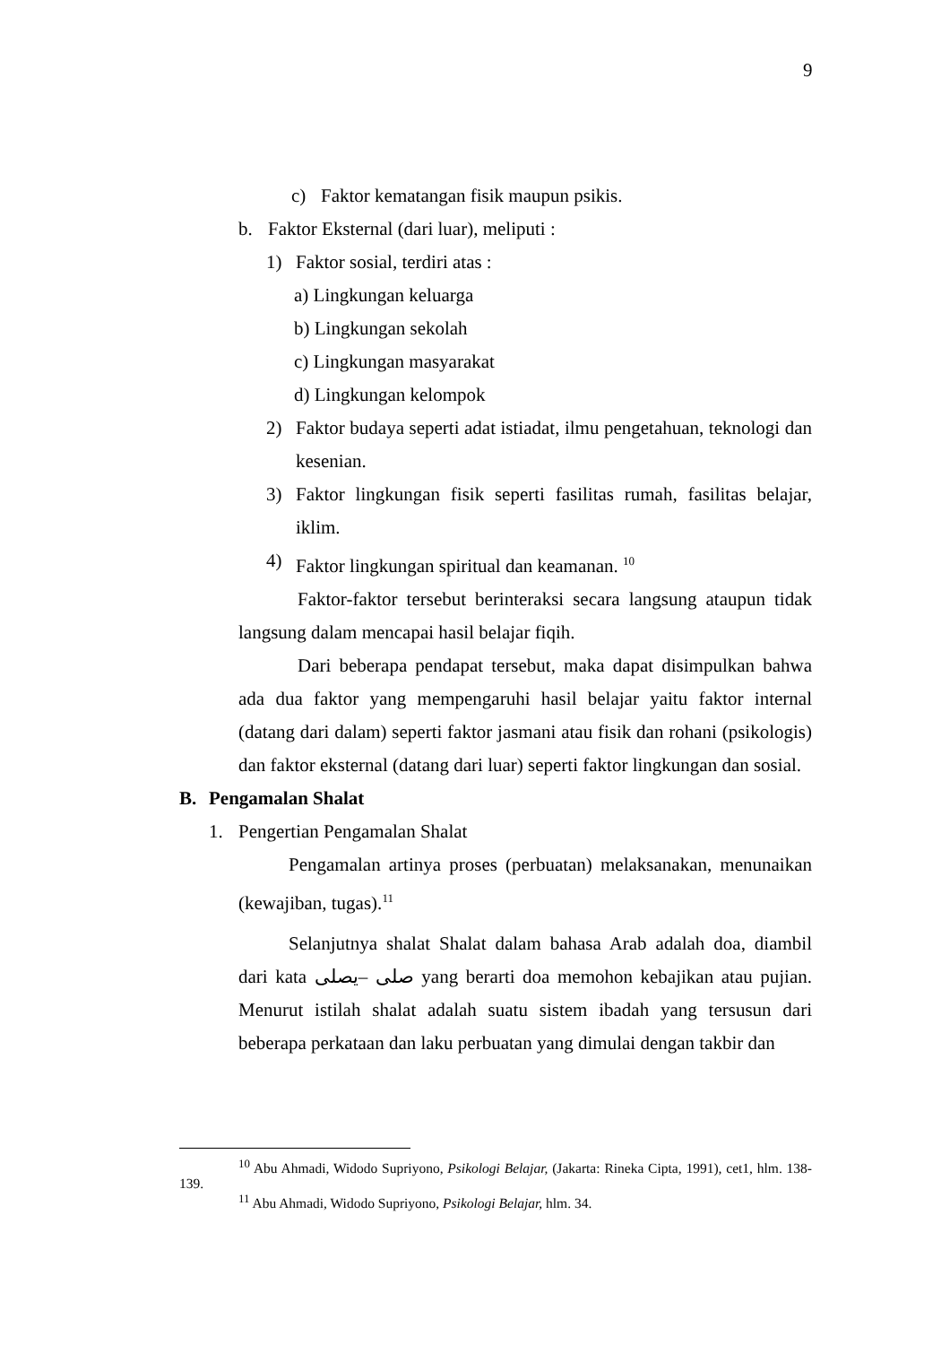9
c) Faktor kematangan fisik maupun psikis.
b. Faktor Eksternal (dari luar), meliputi :
1) Faktor sosial, terdiri atas :
a) Lingkungan keluarga
b) Lingkungan sekolah
c) Lingkungan masyarakat
d) Lingkungan kelompok
2) Faktor budaya seperti adat istiadat, ilmu pengetahuan, teknologi dan kesenian.
3) Faktor lingkungan fisik seperti fasilitas rumah, fasilitas belajar, iklim.
4) Faktor lingkungan spiritual dan keamanan. <sup>10</sup>
Faktor-faktor tersebut berinteraksi secara langsung ataupun tidak langsung dalam mencapai hasil belajar fiqih.
Dari beberapa pendapat tersebut, maka dapat disimpulkan bahwa ada dua faktor yang mempengaruhi hasil belajar yaitu faktor internal (datang dari dalam) seperti faktor jasmani atau fisik dan rohani (psikologis) dan faktor eksternal (datang dari luar) seperti faktor lingkungan dan sosial.
B. Pengamalan Shalat
1. Pengertian Pengamalan Shalat
Pengamalan artinya proses (perbuatan) melaksanakan, menunaikan (kewajiban, tugas).<sup>11</sup>
Selanjutnya shalat Shalat dalam bahasa Arab adalah doa, diambil dari kata صلى –يصلى yang berarti doa memohon kebajikan atau pujian. Menurut istilah shalat adalah suatu sistem ibadah yang tersusun dari beberapa perkataan dan laku perbuatan yang dimulai dengan takbir dan
<sup>10</sup> Abu Ahmadi, Widodo Supriyono, Psikologi Belajar, (Jakarta: Rineka Cipta, 1991), cet1, hlm. 138-139.
<sup>11</sup> Abu Ahmadi, Widodo Supriyono, Psikologi Belajar, hlm. 34.